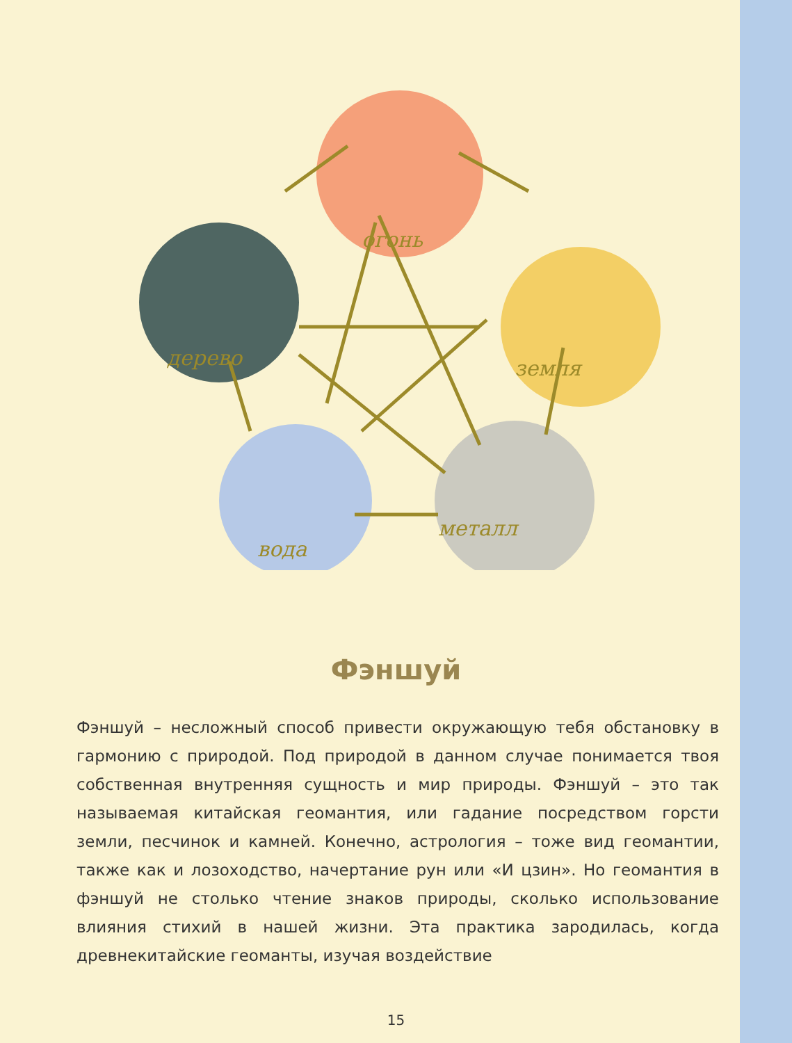огонь
земля
дерево
вода
металл
Фэншуй
Фэншуй – несложный способ привести окружающую тебя обстановку в гармонию с природой. Под природой в данном случае понимается твоя собственная внутренняя сущность и мир природы. Фэншуй – это так называемая китайская геомантия, или гадание посредством горсти земли, песчинок и камней. Конечно, астрология – тоже вид геомантии, также как и лозоходство, начертание рун или «И цзин». Но геомантия в фэншуй не столько чтение знаков природы, сколько использование влияния стихий в нашей жизни. Эта практика зародилась, когда древнекитайские геоманты, изучая воздействие
15